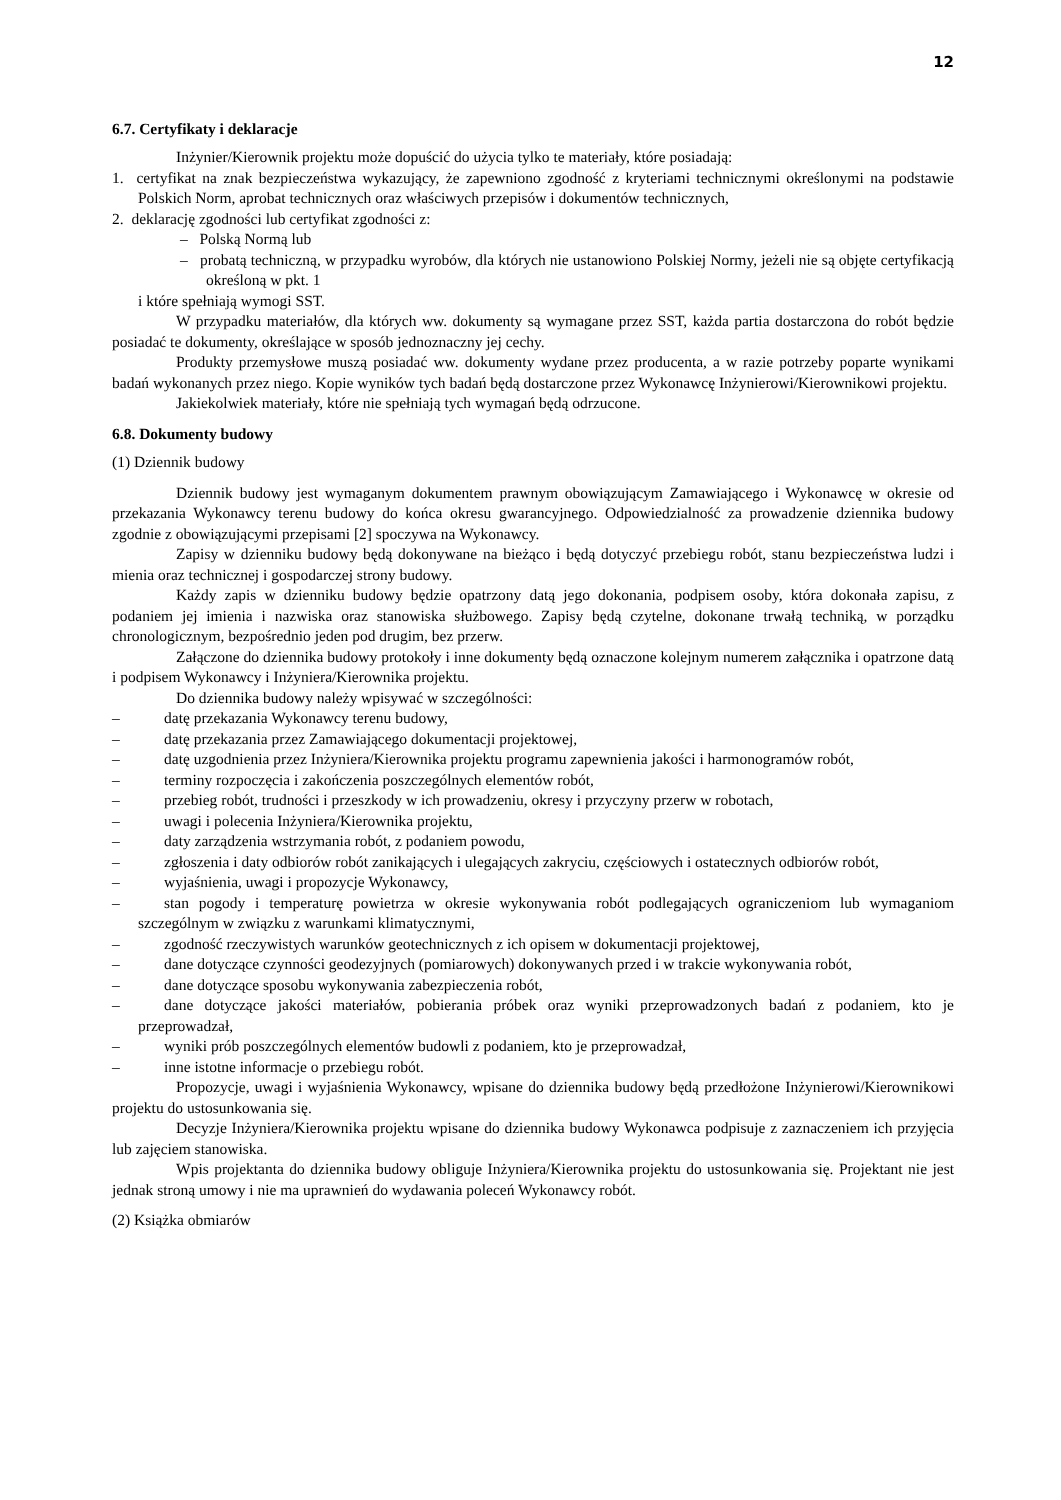12
6.7. Certyfikaty i deklaracje
Inżynier/Kierownik projektu może dopuścić do użycia tylko te materiały, które posiadają:
1. certyfikat na znak bezpieczeństwa wykazujący, że zapewniono zgodność z kryteriami technicznymi określonymi na podstawie Polskich Norm, aprobat technicznych oraz właściwych przepisów i dokumentów technicznych,
2. deklarację zgodności lub certyfikat zgodności z:
– Polską Normą lub
– probatą techniczną, w przypadku wyrobów, dla których nie ustanowiono Polskiej Normy, jeżeli nie są objęte certyfikacją określoną w pkt. 1
i które spełniają wymogi SST.
W przypadku materiałów, dla których ww. dokumenty są wymagane przez SST, każda partia dostarczona do robót będzie posiadać te dokumenty, określające w sposób jednoznaczny jej cechy.
Produkty przemysłowe muszą posiadać ww. dokumenty wydane przez producenta, a w razie potrzeby poparte wynikami badań wykonanych przez niego. Kopie wyników tych badań będą dostarczone przez Wykonawcę Inżynierowi/Kierownikowi projektu.
Jakiekolwiek materiały, które nie spełniają tych wymagań będą odrzucone.
6.8. Dokumenty budowy
(1) Dziennik budowy
Dziennik budowy jest wymaganym dokumentem prawnym obowiązującym Zamawiającego i Wykonawcę w okresie od przekazania Wykonawcy terenu budowy do końca okresu gwarancyjnego. Odpowiedzialność za prowadzenie dziennika budowy zgodnie z obowiązującymi przepisami [2] spoczywa na Wykonawcy.
Zapisy w dzienniku budowy będą dokonywane na bieżąco i będą dotyczyć przebiegu robót, stanu bezpieczeństwa ludzi i mienia oraz technicznej i gospodarczej strony budowy.
Każdy zapis w dzienniku budowy będzie opatrzony datą jego dokonania, podpisem osoby, która dokonała zapisu, z podaniem jej imienia i nazwiska oraz stanowiska służbowego. Zapisy będą czytelne, dokonane trwałą techniką, w porządku chronologicznym, bezpośrednio jeden pod drugim, bez przerw.
Załączone do dziennika budowy protokoły i inne dokumenty będą oznaczone kolejnym numerem załącznika i opatrzone datą i podpisem Wykonawcy i Inżyniera/Kierownika projektu.
Do dziennika budowy należy wpisywać w szczególności:
– datę przekazania Wykonawcy terenu budowy,
– datę przekazania przez Zamawiającego dokumentacji projektowej,
– datę uzgodnienia przez Inżyniera/Kierownika projektu programu zapewnienia jakości i harmonogramów robót,
– terminy rozpoczęcia i zakończenia poszczególnych elementów robót,
– przebieg robót, trudności i przeszkody w ich prowadzeniu, okresy i przyczyny przerw w robotach,
– uwagi i polecenia Inżyniera/Kierownika projektu,
– daty zarządzenia wstrzymania robót, z podaniem powodu,
– zgłoszenia i daty odbiorów robót zanikających i ulegających zakryciu, częściowych i ostatecznych odbiorów robót,
– wyjaśnienia, uwagi i propozycje Wykonawcy,
– stan pogody i temperaturę powietrza w okresie wykonywania robót podlegających ograniczeniom lub wymaganiom szczególnym w związku z warunkami klimatycznymi,
– zgodność rzeczywistych warunków geotechnicznych z ich opisem w dokumentacji projektowej,
– dane dotyczące czynności geodezyjnych (pomiarowych) dokonywanych przed i w trakcie wykonywania robót,
– dane dotyczące sposobu wykonywania zabezpieczenia robót,
– dane dotyczące jakości materiałów, pobierania próbek oraz wyniki przeprowadzonych badań z podaniem, kto je przeprowadzał,
– wyniki prób poszczególnych elementów budowli z podaniem, kto je przeprowadzał,
– inne istotne informacje o przebiegu robót.
Propozycje, uwagi i wyjaśnienia Wykonawcy, wpisane do dziennika budowy będą przedłożone Inżynierowi/Kierownikowi projektu do ustosunkowania się.
Decyzje Inżyniera/Kierownika projektu wpisane do dziennika budowy Wykonawca podpisuje z zaznaczeniem ich przyjęcia lub zajęciem stanowiska.
Wpis projektanta do dziennika budowy obliguje Inżyniera/Kierownika projektu do ustosunkowania się. Projektant nie jest jednak stroną umowy i nie ma uprawnień do wydawania poleceń Wykonawcy robót.
(2) Książka obmiarów